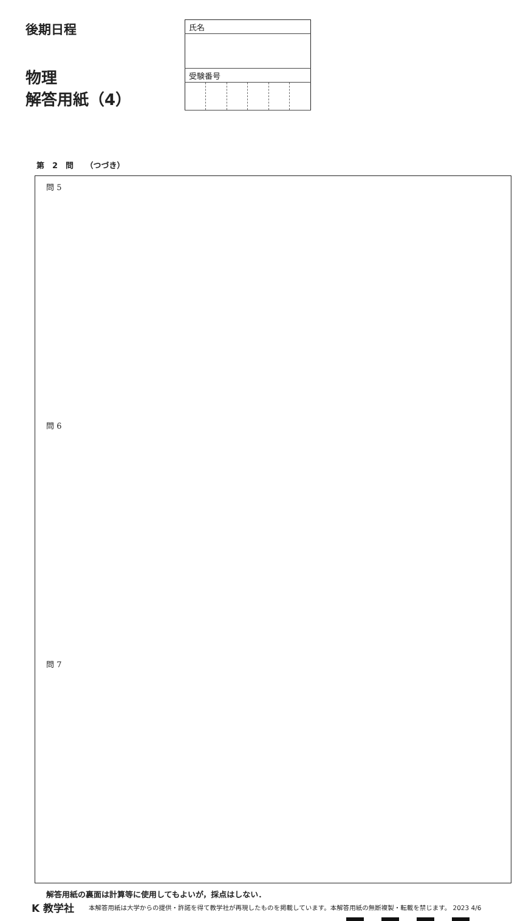後期日程
物理
解答用紙（4）
| 氏名 | | | | | |
| 受験番号 | | | | | |
第　2　問　　（つづき）
問 5
問 6
問 7
解答用紙の裏面は計算等に使用してもよいが，採点はしない．
K 教学社 本解答用紙は大学からの提供・許諾を得て教学社が再現したものを掲載しています。本解答用紙の無断複製・転載を禁じます。 2023 4/6